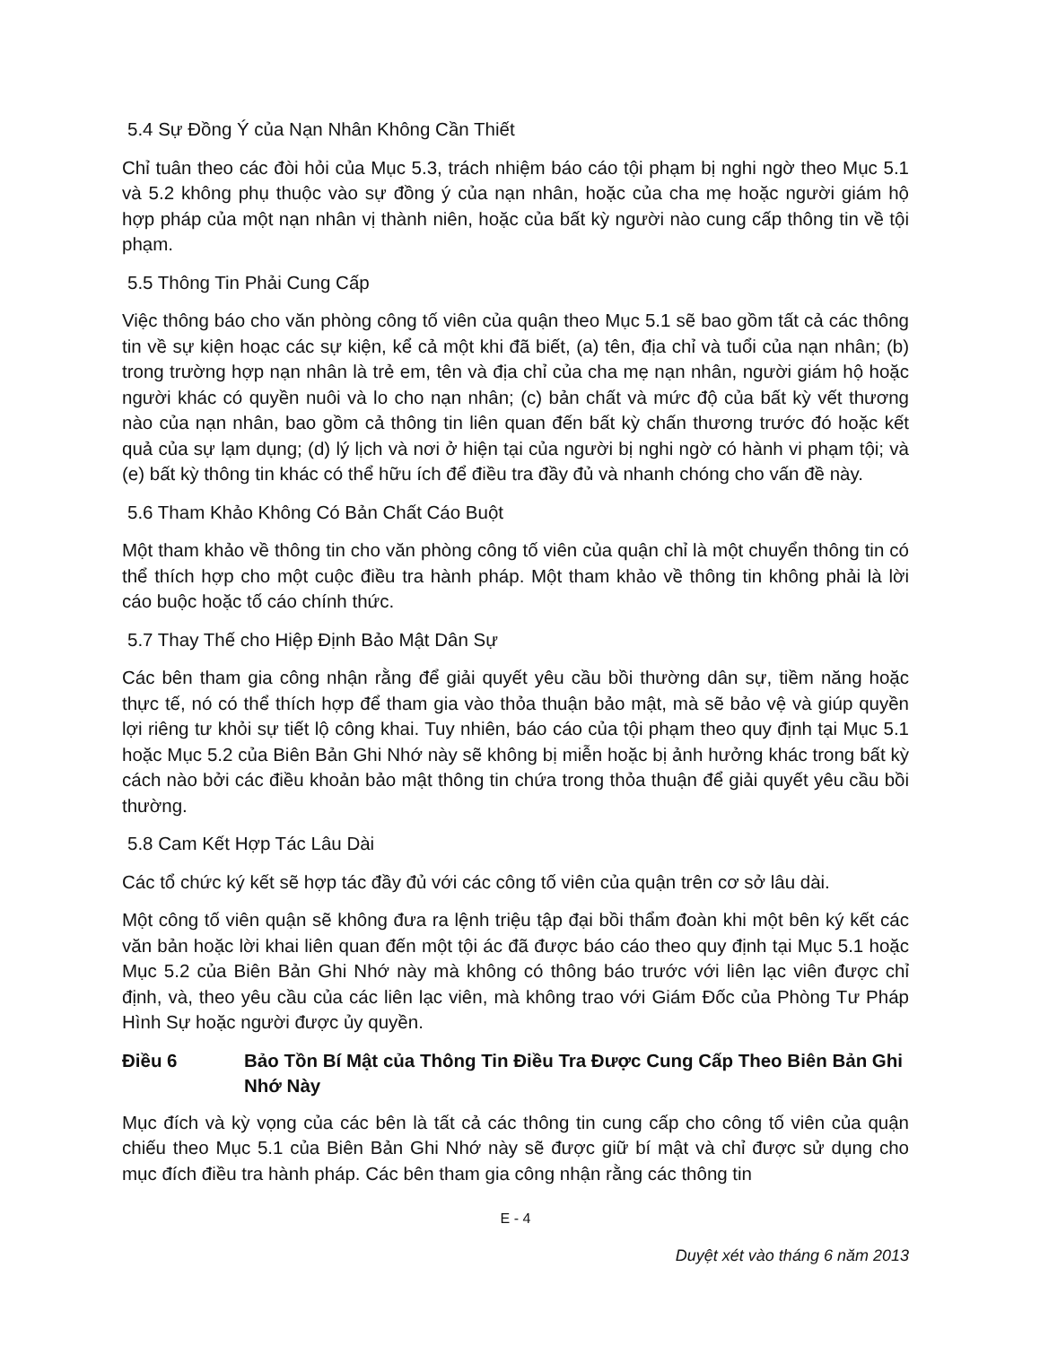5.4 Sự Đồng Ý của Nạn Nhân Không Cần Thiết
Chỉ tuân theo các đòi hỏi của Mục 5.3, trách nhiệm báo cáo tội phạm bị nghi ngờ theo Mục 5.1 và 5.2 không phụ thuộc vào sự đồng ý của nạn nhân, hoặc của cha mẹ hoặc người giám hộ hợp pháp của một nạn nhân vị thành niên, hoặc của bất kỳ người nào cung cấp thông tin về tội phạm.
5.5 Thông Tin Phải Cung Cấp
Việc thông báo cho văn phòng công tố viên của quận theo Mục 5.1 sẽ bao gồm tất cả các thông tin về sự kiện hoạc các sự kiện, kể cả một khi đã biết, (a) tên, địa chỉ và tuổi của nạn nhân; (b) trong trường hợp nạn nhân là trẻ em, tên và địa chỉ của cha mẹ nạn nhân, người giám hộ hoặc người khác có quyền nuôi và lo cho nạn nhân; (c) bản chất và mức độ của bất kỳ vết thương nào của nạn nhân, bao gồm cả thông tin liên quan đến bất kỳ chấn thương trước đó hoặc kết quả của sự lạm dụng; (d) lý lịch và nơi ở hiện tại của người bị nghi ngờ có hành vi phạm tội; và (e) bất kỳ thông tin khác có thể hữu ích để điều tra đầy đủ và nhanh chóng cho vấn đề này.
5.6 Tham Khảo Không Có Bản Chất Cáo Buột
Một tham khảo về thông tin cho văn phòng công tố viên của quận chỉ là một chuyển thông tin có thể thích hợp cho một cuộc điều tra hành pháp. Một tham khảo về thông tin không phải là lời cáo buộc hoặc tố cáo chính thức.
5.7 Thay Thế cho Hiệp Định Bảo Mật Dân Sự
Các bên tham gia công nhận rằng để giải quyết yêu cầu bồi thường dân sự, tiềm năng hoặc thực tế, nó có thể thích hợp để tham gia vào thỏa thuận bảo mật, mà sẽ bảo vệ và giúp quyền lợi riêng tư khỏi sự tiết lộ công khai. Tuy nhiên, báo cáo của tội phạm theo quy định tại Mục 5.1 hoặc Mục 5.2 của Biên Bản Ghi Nhớ này sẽ không bị miễn hoặc bị ảnh hưởng khác trong bất kỳ cách nào bởi các điều khoản bảo mật thông tin chứa trong thỏa thuận để giải quyết yêu cầu bồi thường.
5.8 Cam Kết Hợp Tác Lâu Dài
Các tổ chức ký kết sẽ hợp tác đầy đủ với các công tố viên của quận trên cơ sở lâu dài.
Một công tố viên quận sẽ không đưa ra lệnh triệu tập đại bồi thẩm đoàn khi một bên ký kết các văn bản hoặc lời khai liên quan đến một tội ác đã được báo cáo theo quy định tại Mục 5.1 hoặc Mục 5.2 của Biên Bản Ghi Nhớ này mà không có thông báo trước với liên lạc viên được chỉ định, và, theo yêu cầu của các liên lạc viên, mà không trao với Giám Đốc của Phòng Tư Pháp Hình Sự hoặc người được ủy quyền.
Điều 6 Bảo Tồn Bí Mật của Thông Tin Điều Tra Được Cung Cấp Theo Biên Bản Ghi Nhớ Này
Mục đích và kỳ vọng của các bên là tất cả các thông tin cung cấp cho công tố viên của quận chiếu theo Mục 5.1 của Biên Bản Ghi Nhớ này sẽ được giữ bí mật và chỉ được sử dụng cho mục đích điều tra hành pháp. Các bên tham gia công nhận rằng các thông tin
E - 4
Duyệt xét vào tháng 6 năm 2013